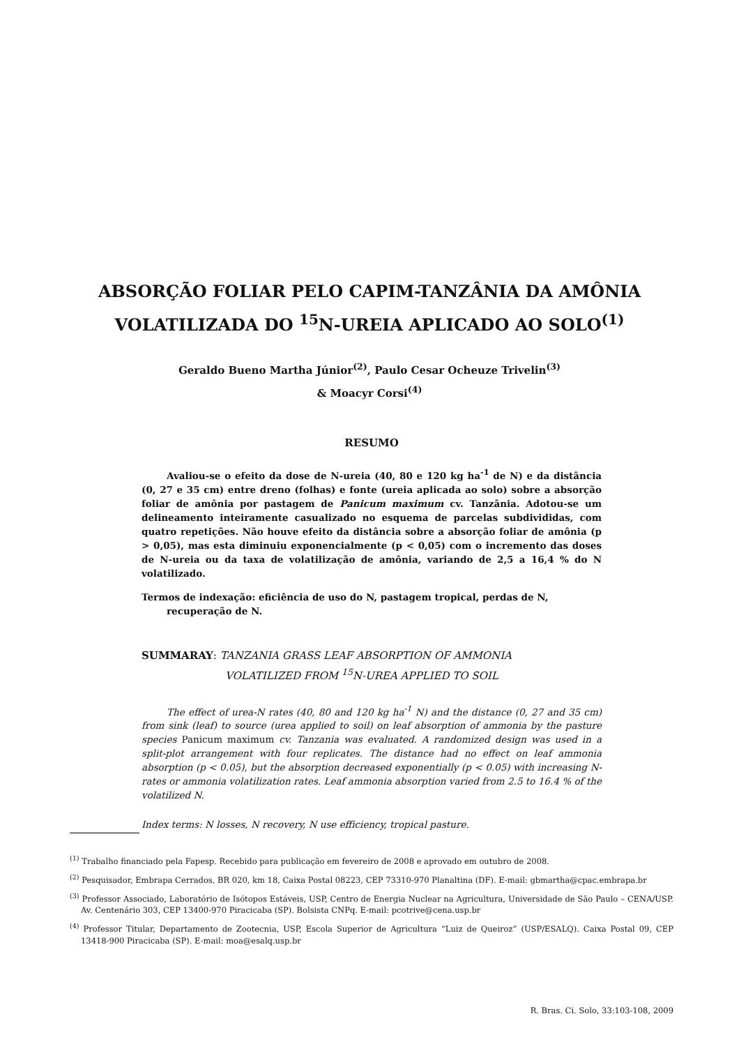ABSORÇÃO FOLIAR PELO CAPIM-TANZÂNIA DA AMÔNIA
VOLATILIZADA DO <sup>15</sup>N-UREIA APLICADO AO SOLO<sup>(1)</sup>
Geraldo Bueno Martha Júnior<sup>(2)</sup>, Paulo Cesar Ocheuze Trivelin<sup>(3)</sup>
& Moacyr Corsi<sup>(4)</sup>
RESUMO
Avaliou-se o efeito da dose de N-ureia (40, 80 e 120 kg ha<sup>-1</sup> de N) e da distância (0, 27 e 35 cm) entre dreno (folhas) e fonte (ureia aplicada ao solo) sobre a absorção foliar de amônia por pastagem de Panicum maximum cv. Tanzânia. Adotou-se um delineamento inteiramente casualizado no esquema de parcelas subdivididas, com quatro repetições. Não houve efeito da distância sobre a absorção foliar de amônia (p > 0,05), mas esta diminuiu exponencialmente (p < 0,05) com o incremento das doses de N-ureia ou da taxa de volatilização de amônia, variando de 2,5 a 16,4 % do N volatilizado.
Termos de indexação: eficiência de uso do N, pastagem tropical, perdas de N, recuperação de N.
SUMMARAY: TANZANIA GRASS LEAF ABSORPTION OF AMMONIA
VOLATILIZED FROM <sup>15</sup>N-UREA APPLIED TO SOIL
The effect of urea-N rates (40, 80 and 120 kg ha<sup>-1</sup> N) and the distance (0, 27 and 35 cm) from sink (leaf) to source (urea applied to soil) on leaf absorption of ammonia by the pasture species Panicum maximum cv. Tanzania was evaluated. A randomized design was used in a split-plot arrangement with four replicates. The distance had no effect on leaf ammonia absorption (p < 0.05), but the absorption decreased exponentially (p < 0.05) with increasing N-rates or ammonia volatilization rates. Leaf ammonia absorption varied from 2.5 to 16.4 % of the volatilized N.
Index terms: N losses, N recovery, N use efficiency, tropical pasture.
<sup>(1)</sup> Trabalho financiado pela Fapesp. Recebido para publicação em fevereiro de 2008 e aprovado em outubro de 2008.
<sup>(2)</sup> Pesquisador, Embrapa Cerrados, BR 020, km 18, Caixa Postal 08223, CEP 73310-970 Planaltina (DF). E-mail: gbmartha@cpac.embrapa.br
<sup>(3)</sup> Professor Associado, Laboratório de Isótopos Estáveis, USP, Centro de Energia Nuclear na Agricultura, Universidade de São Paulo – CENA/USP. Av. Centenário 303, CEP 13400-970 Piracicaba (SP). Bolsista CNPq. E-mail: pcotrive@cena.usp.br
<sup>(4)</sup> Professor Titular, Departamento de Zootecnia, USP, Escola Superior de Agricultura “Luiz de Queiroz” (USP/ESALQ). Caixa Postal 09, CEP 13418-900 Piracicaba (SP). E-mail: moa@esalq.usp.br
R. Bras. Ci. Solo, 33:103-108, 2009